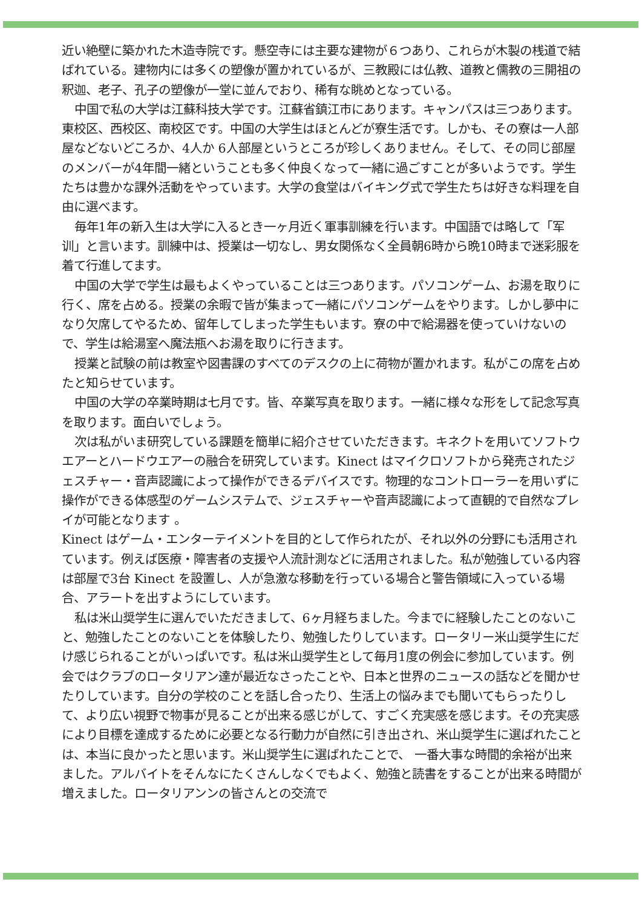近い絶壁に築かれた木造寺院です。懸空寺には主要な建物が６つあり、これらが木製の桟道で結ばれている。建物内には多くの塑像が置かれているが、三教殿には仏教、道教と儒教の三開祖の釈迦、老子、孔子の塑像が一堂に並んでおり、稀有な眺めとなっている。
中国で私の大学は江蘇科技大学です。江蘇省鎮江市にあります。キャンパスは三つあります。東校区、西校区、南校区です。中国の大学生はほとんどが寮生活です。しかも、その寮は一人部屋などないどころか、4人か 6人部屋というところが珍しくありません。そして、その同じ部屋のメンバーが4年間一緒ということも多く仲良くなって一緒に過ごすことが多いようです。学生たちは豊かな課外活動をやっています。大学の食堂はバイキング式で学生たちは好きな料理を自由に選べます。
毎年1年の新入生は大学に入るとき一ヶ月近く軍事訓練を行います。中国語では略して「军训」と言います。訓練中は、授業は一切なし、男女関係なく全員朝6時から晩10時まで迷彩服を着て行進してます。
中国の大学で学生は最もよくやっていることは三つあります。パソコンゲーム、お湯を取りに行く、席を占める。授業の余暇で皆が集まって一緒にパソコンゲームをやります。しかし夢中になり欠席してやるため、留年してしまった学生もいます。寮の中で給湯器を使っていけないので、学生は給湯室へ魔法瓶へお湯を取りに行きます。
授業と試験の前は教室や図書課のすべてのデスクの上に荷物が置かれます。私がこの席を占めたと知らせています。
中国の大学の卒業時期は七月です。皆、卒業写真を取ります。一緒に様々な形をして記念写真を取ります。面白いでしょう。
次は私がいま研究している課題を簡単に紹介させていただきます。キネクトを用いてソフトウエアーとハードウエアーの融合を研究しています。Kinect はマイクロソフトから発売されたジェスチャー・音声認識によって操作ができるデバイスです。物理的なコントローラーを用いずに操作ができる体感型のゲームシステムで、ジェスチャーや音声認識によって直観的で自然なプレイが可能となります 。
Kinect はゲーム・エンターテイメントを目的として作られたが、それ以外の分野にも活用されています。例えば医療・障害者の支援や人流計測などに活用されました。私が勉強している内容は部屋で3台 Kinect を設置し、人が急激な移動を行っている場合と警告領域に入っている場合、アラートを出すようにしています。
私は米山奨学生に選んでいただきまして、6ヶ月経ちました。今までに経験したことのないこと、勉強したことのないことを体験したり、勉強したりしています。ロータリー米山奨学生にだけ感じられることがいっぱいです。私は米山奨学生として毎月1度の例会に参加しています。例会ではクラブのロータリアン達が最近なさったことや、日本と世界のニュースの話などを聞かせたりしています。自分の学校のことを話し合ったり、生活上の悩みまでも聞いてもらったりして、より広い視野で物事が見ることが出来る感じがして、すごく充実感を感じます。その充実感により目標を達成するために必要となる行動力が自然に引き出され、米山奨学生に選ばれたことは、本当に良かったと思います。米山奨学生に選ばれたことで、 一番大事な時間的余裕が出来ました。アルバイトをそんなにたくさんしなくでもよく、勉強と読書をすることが出来る時間が増えました。ロータリアンンの皆さんとの交流で